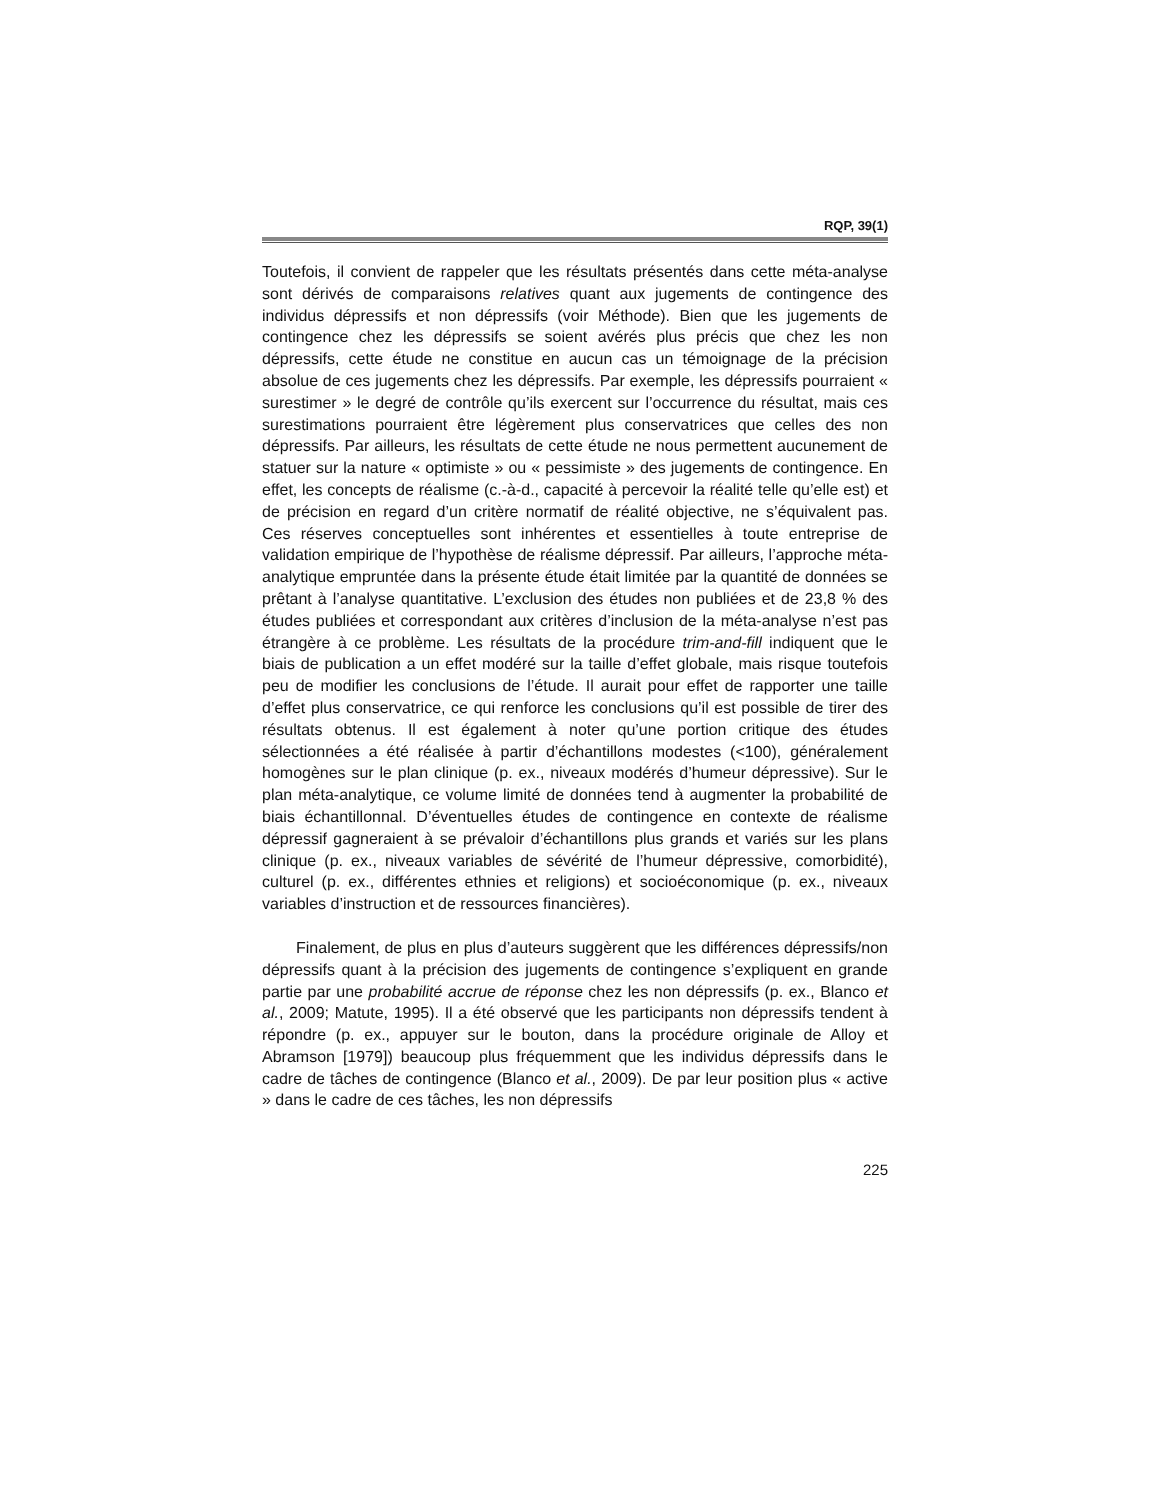RQP, 39(1)
Toutefois, il convient de rappeler que les résultats présentés dans cette méta-analyse sont dérivés de comparaisons relatives quant aux jugements de contingence des individus dépressifs et non dépressifs (voir Méthode). Bien que les jugements de contingence chez les dépressifs se soient avérés plus précis que chez les non dépressifs, cette étude ne constitue en aucun cas un témoignage de la précision absolue de ces jugements chez les dépressifs. Par exemple, les dépressifs pourraient « surestimer » le degré de contrôle qu’ils exercent sur l’occurrence du résultat, mais ces surestimations pourraient être légèrement plus conservatrices que celles des non dépressifs. Par ailleurs, les résultats de cette étude ne nous permettent aucunement de statuer sur la nature « optimiste » ou « pessimiste » des jugements de contingence. En effet, les concepts de réalisme (c.-à-d., capacité à percevoir la réalité telle qu’elle est) et de précision en regard d’un critère normatif de réalité objective, ne s’équivalent pas. Ces réserves conceptuelles sont inhérentes et essentielles à toute entreprise de validation empirique de l’hypothèse de réalisme dépressif. Par ailleurs, l’approche méta-analytique empruntée dans la présente étude était limitée par la quantité de données se prêtant à l’analyse quantitative. L’exclusion des études non publiées et de 23,8 % des études publiées et correspondant aux critères d’inclusion de la méta-analyse n’est pas étrangère à ce problème. Les résultats de la procédure trim-and-fill indiquent que le biais de publication a un effet modéré sur la taille d’effet globale, mais risque toutefois peu de modifier les conclusions de l’étude. Il aurait pour effet de rapporter une taille d’effet plus conservatrice, ce qui renforce les conclusions qu’il est possible de tirer des résultats obtenus. Il est également à noter qu’une portion critique des études sélectionnées a été réalisée à partir d’échantillons modestes (<100), généralement homogènes sur le plan clinique (p. ex., niveaux modérés d’humeur dépressive). Sur le plan méta-analytique, ce volume limité de données tend à augmenter la probabilité de biais échantillonnal. D’éventuelles études de contingence en contexte de réalisme dépressif gagneraient à se prévaloir d’échantillons plus grands et variés sur les plans clinique (p. ex., niveaux variables de sévérité de l’humeur dépressive, comorbidité), culturel (p. ex., différentes ethnies et religions) et socioéconomique (p. ex., niveaux variables d’instruction et de ressources financières).
Finalement, de plus en plus d’auteurs suggèrent que les différences dépressifs/non dépressifs quant à la précision des jugements de contingence s’expliquent en grande partie par une probabilité accrue de réponse chez les non dépressifs (p. ex., Blanco et al., 2009; Matute, 1995). Il a été observé que les participants non dépressifs tendent à répondre (p. ex., appuyer sur le bouton, dans la procédure originale de Alloy et Abramson [1979]) beaucoup plus fréquemment que les individus dépressifs dans le cadre de tâches de contingence (Blanco et al., 2009). De par leur position plus « active » dans le cadre de ces tâches, les non dépressifs
225